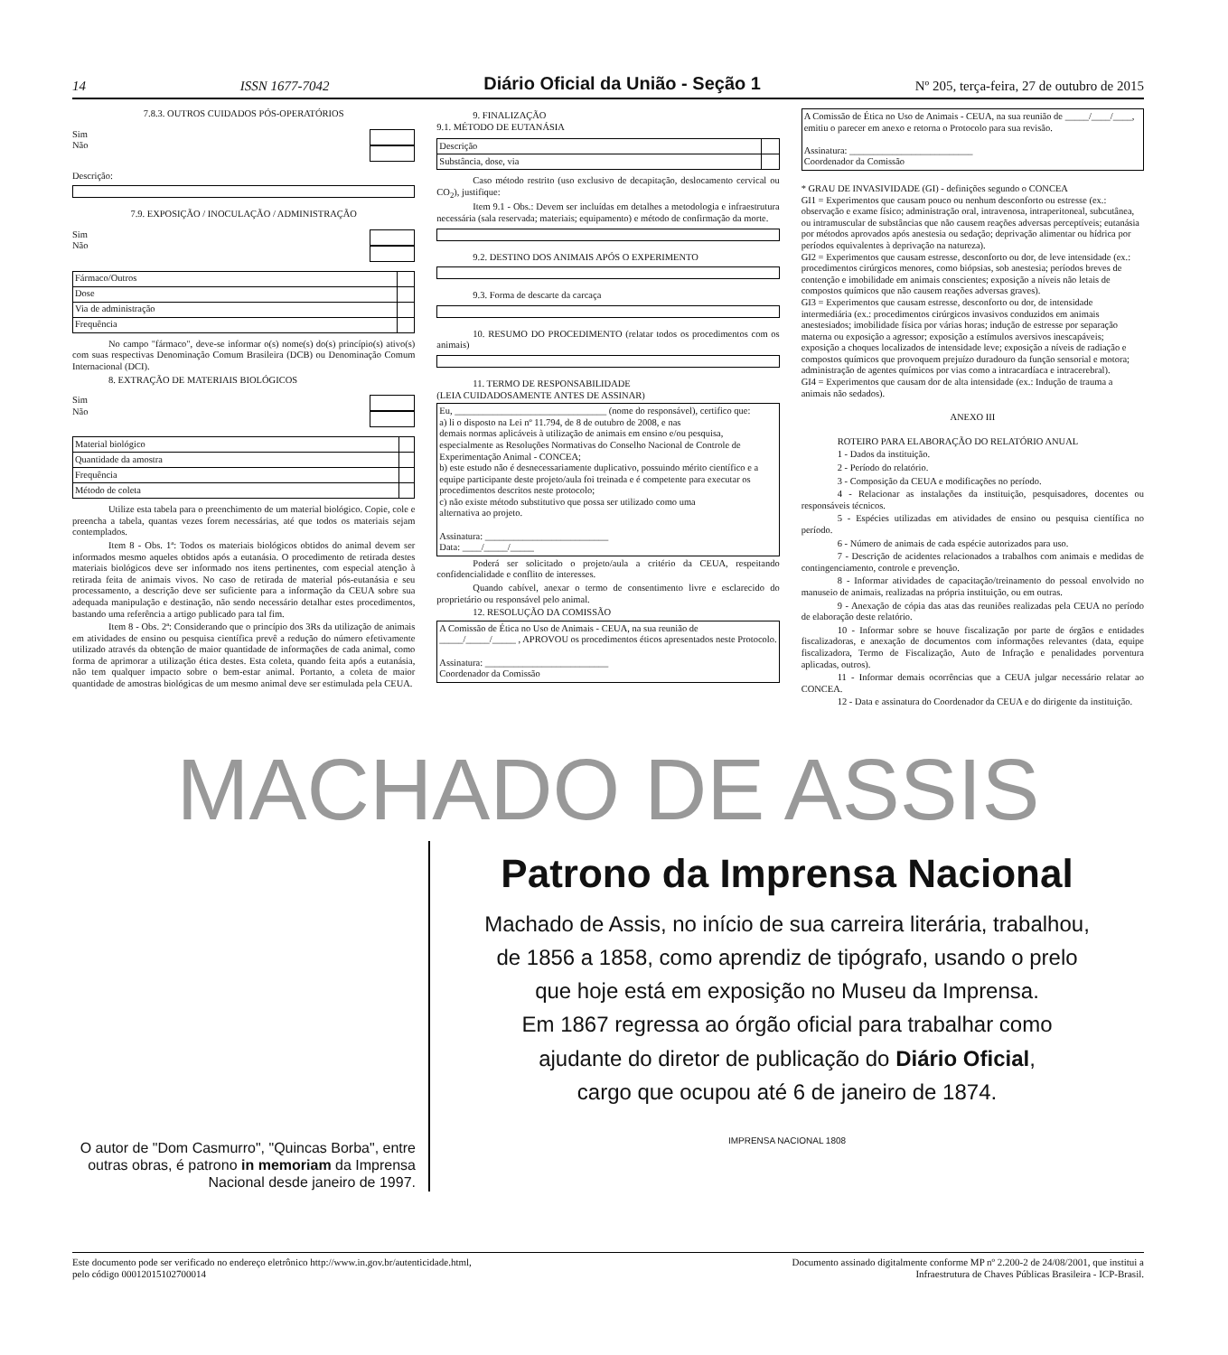14 ISSN 1677-7042 Diário Oficial da União - Seção 1 Nº 205, terça-feira, 27 de outubro de 2015
7.8.3. OUTROS CUIDADOS PÓS-OPERATÓRIOS
Sim
Não
Descrição:
7.9. EXPOSIÇÃO / INOCULAÇÃO / ADMINISTRAÇÃO
Sim
Não
| Fármaco/Outros | |
| Dose | |
| Via de administração | |
| Frequência | |
No campo "fármaco", deve-se informar o(s) nome(s) do(s) princípio(s) ativo(s) com suas respectivas Denominação Comum Brasileira (DCB) ou Denominação Comum Internacional (DCI).
8. EXTRAÇÃO DE MATERIAIS BIOLÓGICOS
Sim
Não
| Material biológico | |
| Quantidade da amostra | |
| Frequência | |
| Método de coleta | |
Utilize esta tabela para o preenchimento de um material biológico. Copie, cole e preencha a tabela, quantas vezes forem necessárias, até que todos os materiais sejam contemplados.
Item 8 - Obs. 1ª: Todos os materiais biológicos obtidos do animal devem ser informados mesmo aqueles obtidos após a eutanásia. O procedimento de retirada destes materiais biológicos deve ser informado nos itens pertinentes, com especial atenção à retirada feita de animais vivos. No caso de retirada de material pós-eutanásia e seu processamento, a descrição deve ser suficiente para a informação da CEUA sobre sua adequada manipulação e destinação, não sendo necessário detalhar estes procedimentos, bastando uma referência a artigo publicado para tal fim.
Item 8 - Obs. 2ª: Considerando que o princípio dos 3Rs da utilização de animais em atividades de ensino ou pesquisa científica prevê a redução do número efetivamente utilizado através da obtenção de maior quantidade de informações de cada animal, como forma de aprimorar a utilização ética destes. Esta coleta, quando feita após a eutanásia, não tem qualquer impacto sobre o bem-estar animal. Portanto, a coleta de maior quantidade de amostras biológicas de um mesmo animal deve ser estimulada pela CEUA.
9. FINALIZAÇÃO
9.1. MÉTODO DE EUTANÁSIA
| Descrição | |
| Substância, dose, via | |
Caso método restrito (uso exclusivo de decapitação, deslocamento cervical ou CO<sub>2</sub>), justifique:
Item 9.1 - Obs.: Devem ser incluídas em detalhes a metodologia e infraestrutura necessária (sala reservada; materiais; equipamento) e método de confirmação da morte.
9.2. DESTINO DOS ANIMAIS APÓS O EXPERIMENTO
9.3. Forma de descarte da carcaça
10. RESUMO DO PROCEDIMENTO (relatar todos os procedimentos com os animais)
11. TERMO DE RESPONSABILIDADE
(LEIA CUIDADOSAMENTE ANTES DE ASSINAR)
Eu, ________________________________ (nome do responsável), certifico que:
a) li o disposto na Lei nº 11.794, de 8 de outubro de 2008, e nas
demais normas aplicáveis à utilização de animais em ensino e/ou pesquisa, especialmente as Resoluções Normativas do Conselho Nacional de Controle de Experimentação Animal - CONCEA;
b) este estudo não é desnecessariamente duplicativo, possuindo mérito científico e a equipe participante deste projeto/aula foi treinada e é competente para executar os procedimentos descritos neste protocolo;
c) não existe método substitutivo que possa ser utilizado como uma
alternativa ao projeto.
Assinatura: __________________________
Data: ____/_____/_____
Poderá ser solicitado o projeto/aula a critério da CEUA, respeitando confidencialidade e conflito de interesses.
Quando cabível, anexar o termo de consentimento livre e esclarecido do proprietário ou responsável pelo animal.
12. RESOLUÇÃO DA COMISSÃO
A Comissão de Ética no Uso de Animais - CEUA, na sua reunião de _____/_____/_____ , APROVOU os procedimentos éticos apresentados neste Protocolo.
Assinatura: __________________________
Coordenador da Comissão
A Comissão de Ética no Uso de Animais - CEUA, na sua reunião de _____/____/____, emitiu o parecer em anexo e retorna o Protocolo para sua revisão.
Assinatura: __________________________
Coordenador da Comissão
* GRAU DE INVASIVIDADE (GI) - definições segundo o CONCEA
GI1 = Experimentos que causam pouco ou nenhum desconforto ou estresse (ex.: observação e exame físico; administração oral, intravenosa, intraperitoneal, subcutânea, ou intramuscular de substâncias que não causem reações adversas perceptíveis; eutanásia por métodos aprovados após anestesia ou sedação; deprivação alimentar ou hídrica por períodos equivalentes à deprivação na natureza).
GI2 = Experimentos que causam estresse, desconforto ou dor, de leve intensidade (ex.: procedimentos cirúrgicos menores, como biópsias, sob anestesia; períodos breves de contenção e imobilidade em animais conscientes; exposição a níveis não letais de compostos químicos que não causem reações adversas graves).
GI3 = Experimentos que causam estresse, desconforto ou dor, de intensidade intermediária (ex.: procedimentos cirúrgicos invasivos conduzidos em animais anestesiados; imobilidade física por várias horas; indução de estresse por separação materna ou exposição a agressor; exposição a estímulos aversivos inescapáveis; exposição a choques localizados de intensidade leve; exposição a níveis de radiação e compostos químicos que provoquem prejuízo duradouro da função sensorial e motora; administração de agentes químicos por vias como a intracardíaca e intracerebral).
GI4 = Experimentos que causam dor de alta intensidade (ex.: Indução de trauma a animais não sedados).
ANEXO III
ROTEIRO PARA ELABORAÇÃO DO RELATÓRIO ANUAL
1 - Dados da instituição.
2 - Período do relatório.
3 - Composição da CEUA e modificações no período.
4 - Relacionar as instalações da instituição, pesquisadores, docentes ou responsáveis técnicos.
5 - Espécies utilizadas em atividades de ensino ou pesquisa científica no período.
6 - Número de animais de cada espécie autorizados para uso.
7 - Descrição de acidentes relacionados a trabalhos com animais e medidas de contingenciamento, controle e prevenção.
8 - Informar atividades de capacitação/treinamento do pessoal envolvido no manuseio de animais, realizadas na própria instituição, ou em outras.
9 - Anexação de cópia das atas das reuniões realizadas pela CEUA no período de elaboração deste relatório.
10 - Informar sobre se houve fiscalização por parte de órgãos e entidades fiscalizadoras, e anexação de documentos com informações relevantes (data, equipe fiscalizadora, Termo de Fiscalização, Auto de Infração e penalidades porventura aplicadas, outros).
11 - Informar demais ocorrências que a CEUA julgar necessário relatar ao CONCEA.
12 - Data e assinatura do Coordenador da CEUA e do dirigente da instituição.
MACHADO DE ASSIS
O autor de "Dom Casmurro", "Quincas Borba", entre outras obras, é patrono in memoriam da Imprensa Nacional desde janeiro de 1997.
Patrono da Imprensa Nacional
Machado de Assis, no início de sua carreira literária, trabalhou,
de 1856 a 1858, como aprendiz de tipógrafo, usando o prelo
que hoje está em exposição no Museu da Imprensa.
Em 1867 regressa ao órgão oficial para trabalhar como
ajudante do diretor de publicação do Diário Oficial,
cargo que ocupou até 6 de janeiro de 1874.
IMPRENSA NACIONAL 1808
Este documento pode ser verificado no endereço eletrônico http://www.in.gov.br/autenticidade.html,
pelo código 00012015102700014
Documento assinado digitalmente conforme MP nº 2.200-2 de 24/08/2001, que institui a
Infraestrutura de Chaves Públicas Brasileira - ICP-Brasil.